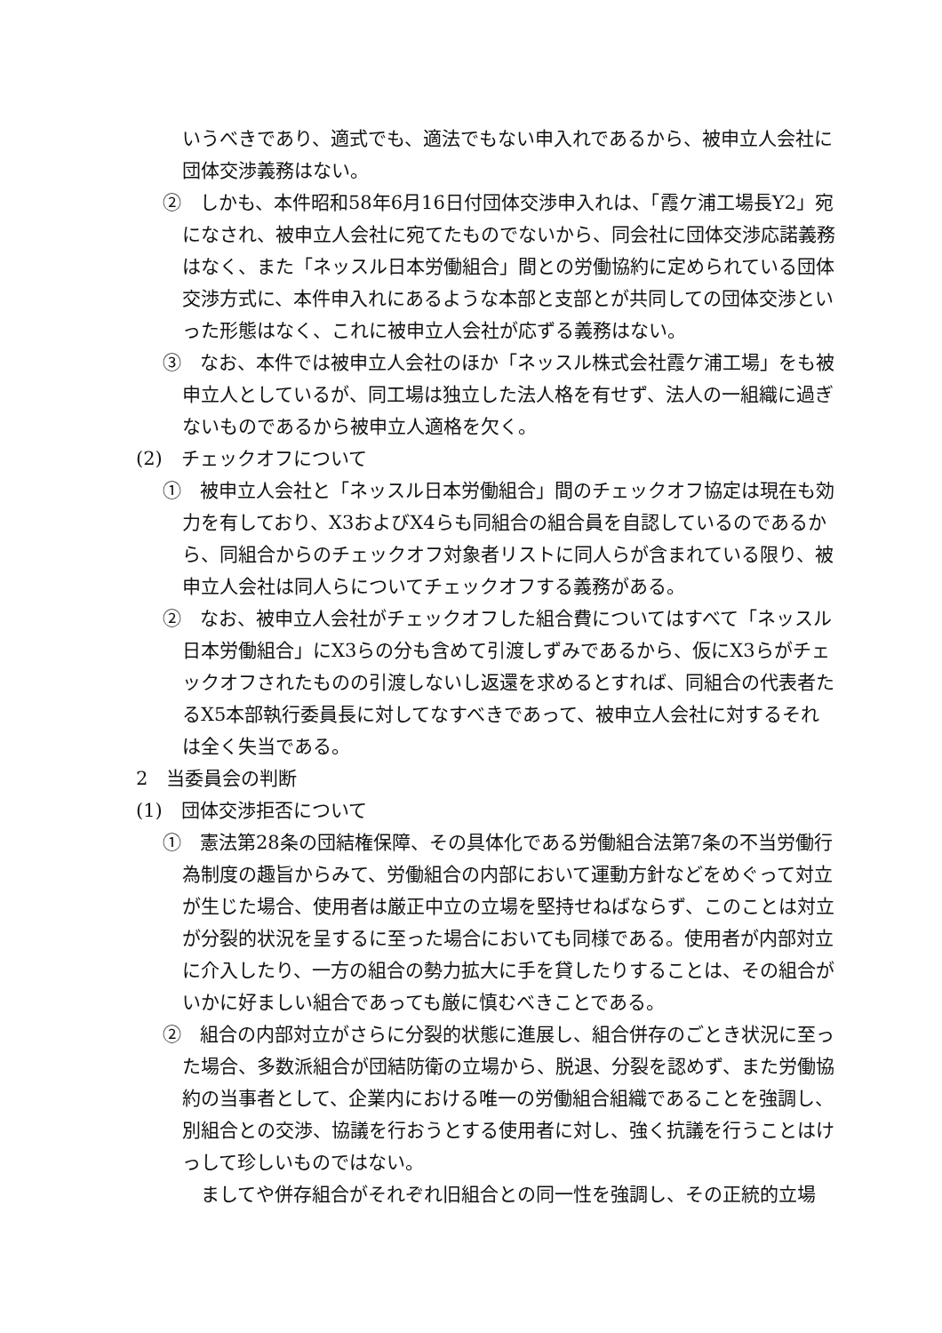いうべきであり、適式でも、適法でもない申入れであるから、被申立人会社に団体交渉義務はない。
②　しかも、本件昭和58年6月16日付団体交渉申入れは、「霞ケ浦工場長Y2」宛になされ、被申立人会社に宛てたものでないから、同会社に団体交渉応諾義務はなく、また「ネッスル日本労働組合」間との労働協約に定められている団体交渉方式に、本件申入れにあるような本部と支部とが共同しての団体交渉といった形態はなく、これに被申立人会社が応ずる義務はない。
③　なお、本件では被申立人会社のほか「ネッスル株式会社霞ケ浦工場」をも被申立人としているが、同工場は独立した法人格を有せず、法人の一組織に過ぎないものであるから被申立人適格を欠く。
(2)　チェックオフについて
①　被申立人会社と「ネッスル日本労働組合」間のチェックオフ協定は現在も効力を有しており、X3およびX4らも同組合の組合員を自認しているのであるから、同組合からのチェックオフ対象者リストに同人らが含まれている限り、被申立人会社は同人らについてチェックオフする義務がある。
②　なお、被申立人会社がチェックオフした組合費についてはすべて「ネッスル日本労働組合」にX3らの分も含めて引渡しずみであるから、仮にX3らがチェックオフされたものの引渡しないし返還を求めるとすれば、同組合の代表者たるX5本部執行委員長に対してなすべきであって、被申立人会社に対するそれは全く失当である。
2　当委員会の判断
(1)　団体交渉拒否について
①　憲法第28条の団結権保障、その具体化である労働組合法第7条の不当労働行為制度の趣旨からみて、労働組合の内部において運動方針などをめぐって対立が生じた場合、使用者は厳正中立の立場を堅持せねばならず、このことは対立が分裂的状況を呈するに至った場合においても同様である。使用者が内部対立に介入したり、一方の組合の勢力拡大に手を貸したりすることは、その組合がいかに好ましい組合であっても厳に慎むべきことである。
②　組合の内部対立がさらに分裂的状態に進展し、組合併存のごとき状況に至った場合、多数派組合が団結防衛の立場から、脱退、分裂を認めず、また労働協約の当事者として、企業内における唯一の労働組合組織であることを強調し、別組合との交渉、協議を行おうとする使用者に対し、強く抗議を行うことはけっして珍しいものではない。
ましてや併存組合がそれぞれ旧組合との同一性を強調し、その正統的立場